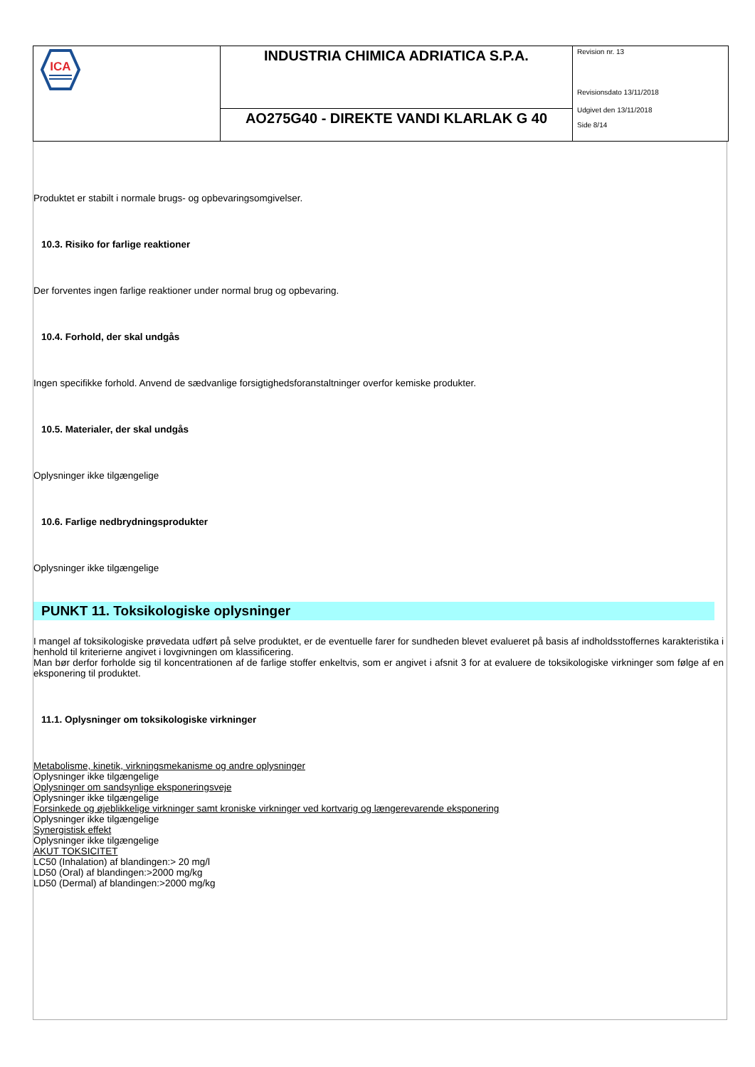ICA
INDUSTRIA CHIMICA ADRIATICA S.P.A.
AO275G40 - DIREKTE VANDI KLARLAK G 40
Revision nr. 13
Revisionsdato 13/11/2018
Udgivet den 13/11/2018
Side 8/14
Produktet er stabilt i normale brugs- og opbevaringsomgivelser.
10.3. Risiko for farlige reaktioner
Der forventes ingen farlige reaktioner under normal brug og opbevaring.
10.4. Forhold, der skal undgås
Ingen specifikke forhold. Anvend de sædvanlige forsigtighedsforanstaltninger overfor kemiske produkter.
10.5. Materialer, der skal undgås
Oplysninger ikke tilgængelige
10.6. Farlige nedbrydningsprodukter
Oplysninger ikke tilgængelige
PUNKT 11. Toksikologiske oplysninger
I mangel af toksikologiske prøvedata udført på selve produktet, er de eventuelle farer for sundheden blevet evalueret på basis af indholdsstoffernes karakteristika i henhold til kriterierne angivet i lovgivningen om klassificering.
Man bør derfor forholde sig til koncentrationen af de farlige stoffer enkeltvis, som er angivet i afsnit 3 for at evaluere de toksikologiske virkninger som følge af en eksponering til produktet.
11.1. Oplysninger om toksikologiske virkninger
Metabolisme, kinetik, virkningsmekanisme og andre oplysninger
Oplysninger ikke tilgængelige
Oplysninger om sandsynlige eksponeringsveje
Oplysninger ikke tilgængelige
Forsinkede og øjeblikkelige virkninger samt kroniske virkninger ved kortvarig og længerevarende eksponering
Oplysninger ikke tilgængelige
Synergistisk effekt
Oplysninger ikke tilgængelige
AKUT TOKSICITET
LC50 (Inhalation) af blandingen:> 20 mg/l
LD50 (Oral) af blandingen:>2000 mg/kg
LD50 (Dermal) af blandingen:>2000 mg/kg